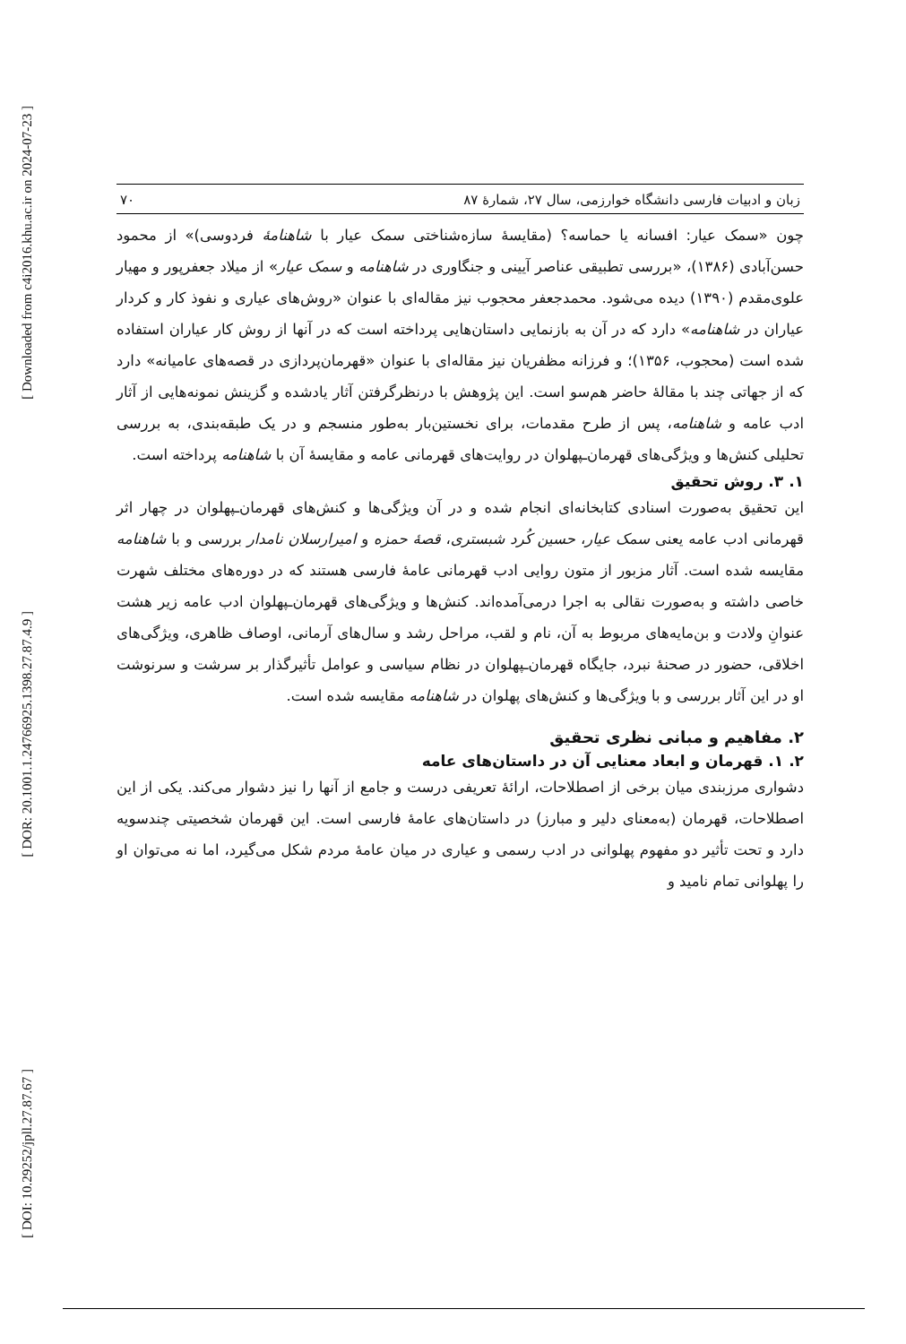[ Downloaded from c4i2016.khu.ac.ir on 2024-07-23 ]
[ DOR: 20.1001.1.24766925.1398.27.87.4.9 ]
[ DOI: 10.29252/jpll.27.87.67 ]
زبان و ادبیات فارسی دانشگاه خوارزمی، سال ۲۷، شمارهٔ ۸۷ ۷۰
چون «سمک عیار: افسانه یا حماسه؟ (مقایسهٔ سازه‌شناختی سمک عیار با شاهنامهٔ فردوسی)» از محمود حسن‌آبادی (۱۳۸۶)، «بررسی تطبیقی عناصر آیینی و جنگاوری در شاهنامه و سمک عیار» از میلاد جعفرپور و مهیار علوی‌مقدم (۱۳۹۰) دیده می‌شود. محمدجعفر محجوب نیز مقاله‌ای با عنوان «روش‌های عیاری و نفوذ کار و کردار عیاران در شاهنامه» دارد که در آن به بازنمایی داستان‌هایی پرداخته است که در آنها از روش کار عیاران استفاده شده است (محجوب، ۱۳۵۶)؛ و فرزانه مظفریان نیز مقاله‌ای با عنوان «قهرمان‌پردازی در قصه‌های عامیانه» دارد که از جهاتی چند با مقالهٔ حاضر هم‌سو است. این پژوهش با درنظرگرفتن آثار یادشده و گزینش نمونه‌هایی از آثار ادب عامه و شاهنامه، پس از طرح مقدمات، برای نخستین‌بار به‌طور منسجم و در یک طبقه‌بندی، به بررسی تحلیلی کنش‌ها و ویژگی‌های قهرمان‌ـپهلوان در روایت‌های قهرمانی عامه و مقایسهٔ آن با شاهنامه پرداخته است.
۱. ۳. روش تحقیق
این تحقیق به‌صورت اسنادی کتابخانه‌ای انجام شده و در آن ویژگی‌ها و کنش‌های قهرمان‌ـپهلوان در چهار اثر قهرمانی ادب عامه یعنی سمک عیار، حسین کُرد شبستری، قصهٔ حمزه و امیرارسلان نامدار بررسی و با شاهنامه مقایسه شده است. آثار مزبور از متون روایی ادب قهرمانی عامهٔ فارسی هستند که در دوره‌های مختلف شهرت خاصی داشته و به‌صورت نقالی به اجرا درمی‌آمده‌اند. کنش‌ها و ویژگی‌های قهرمان‌ـپهلوان ادب عامه زیر هشت عنوانِ ولادت و بن‌مایه‌های مربوط به آن، نام و لقب، مراحل رشد و سال‌های آرمانی، اوصاف ظاهری، ویژگی‌های اخلاقی، حضور در صحنهٔ نبرد، جایگاه قهرمان‌ـپهلوان در نظام سیاسی و عوامل تأثیرگذار بر سرشت و سرنوشت او در این آثار بررسی و با ویژگی‌ها و کنش‌های پهلوان در شاهنامه مقایسه شده است.
۲. مفاهیم و مبانی نظری تحقیق
۲. ۱. قهرمان و ابعاد معنایی آن در داستان‌های عامه
دشواری مرزبندی میان برخی از اصطلاحات، ارائهٔ تعریفی درست و جامع از آنها را نیز دشوار می‌کند. یکی از این اصطلاحات، قهرمان (به‌معنای دلیر و مبارز) در داستان‌های عامهٔ فارسی است. این قهرمان شخصیتی چندسویه دارد و تحت تأثیر دو مفهوم پهلوانی در ادب رسمی و عیاری در میان عامهٔ مردم شکل می‌گیرد، اما نه می‌توان او را پهلوانی تمام نامید و